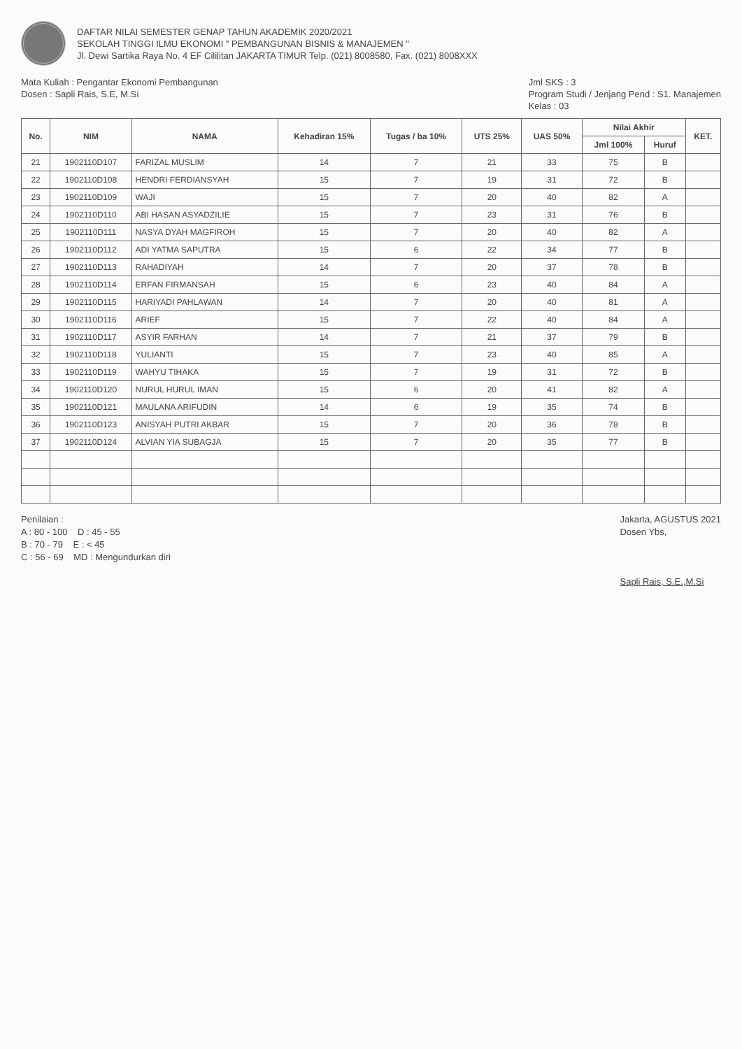DAFTAR NILAI SEMESTER GENAP TAHUN AKADEMIK 2020/2021
SEKOLAH TINGGI ILMU EKONOMI " PEMBANGUNAN BISNIS & MANAJEMEN "
Jl. Dewi Sartika Raya No. 4 EF Cililitan JAKARTA TIMUR Telp. (021) 8008580, Fax. (021) 8008XXX
Mata Kuliah : Pengantar Ekonomi Pembangunan
Dosen : Sapli Rais, S.E, M.Si
Jml SKS : 3
Program Studi / Jenjang Pend : S1. Manajemen
Kelas : 03
| No. | NIM | NAMA | Kehadiran 15% | Tugas / ba 10% | UTS 25% | UAS 50% | Nilai Akhir | | KET. |
| --- | --- | --- | --- | --- | --- | --- | --- | --- | --- |
| | | | | | | | Jml 100% | Huruf | |
| 21 | 1902110D107 | FARIZAL MUSLIM | 14 | 7 | 21 | 33 | 75 | B | |
| 22 | 1902110D108 | HENDRI FERDIANSYAH | 15 | 7 | 19 | 31 | 72 | B | |
| 23 | 1902110D109 | WAJI | 15 | 7 | 20 | 40 | 82 | A | |
| 24 | 1902110D110 | ABI HASAN ASYADZILIE | 15 | 7 | 23 | 31 | 76 | B | |
| 25 | 1902110D111 | NASYA DYAH MAGFIROH | 15 | 7 | 20 | 40 | 82 | A | |
| 26 | 1902110D112 | ADI YATMA SAPUTRA | 15 | 6 | 22 | 34 | 77 | B | |
| 27 | 1902110D113 | RAHADIYAH | 14 | 7 | 20 | 37 | 78 | B | |
| 28 | 1902110D114 | ERFAN FIRMANSAH | 15 | 6 | 23 | 40 | 84 | A | |
| 29 | 1902110D115 | HARIYADI PAHLAWAN | 14 | 7 | 20 | 40 | 81 | A | |
| 30 | 1902110D116 | ARIEF | 15 | 7 | 22 | 40 | 84 | A | |
| 31 | 1902110D117 | ASYIR FARHAN | 14 | 7 | 21 | 37 | 79 | B | |
| 32 | 1902110D118 | YULIANTI | 15 | 7 | 23 | 40 | 85 | A | |
| 33 | 1902110D119 | WAHYU TIHAKA | 15 | 7 | 19 | 31 | 72 | B | |
| 34 | 1902110D120 | NURUL HURUL IMAN | 15 | 6 | 20 | 41 | 82 | A | |
| 35 | 1902110D121 | MAULANA ARIFUDIN | 14 | 6 | 19 | 35 | 74 | B | |
| 36 | 1902110D123 | ANISYAH PUTRI AKBAR | 15 | 7 | 20 | 36 | 78 | B | |
| 37 | 1902110D124 | ALVIAN YIA SUBAGJA | 15 | 7 | 20 | 35 | 77 | B | |
Penilaian :
A : 80 - 100 D : 45 - 55
B : 70 - 79 E : < 45
C : 56 - 69 MD : Mengundurkan diri
Jakarta, AGUSTUS 2021
Dosen Ybs,
Sapli Rais, S.E.,M.Si